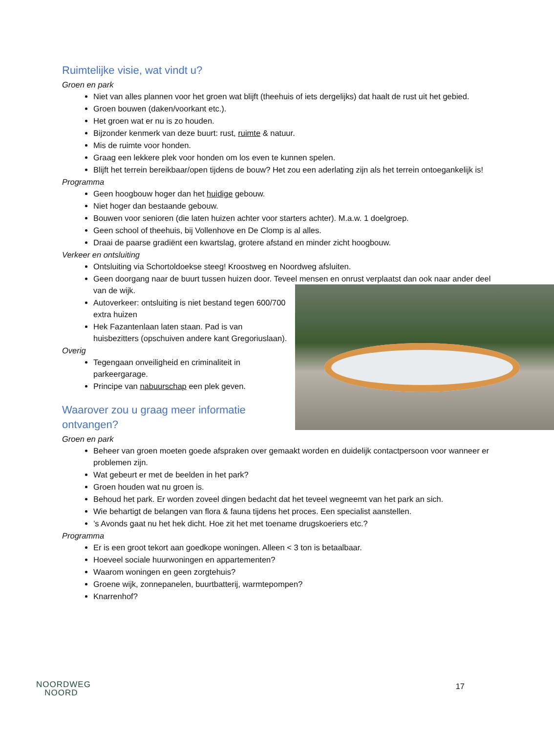Ruimtelijke visie, wat vindt u?
Groen en park
Niet van alles plannen voor het groen wat blijft (theehuis of iets dergelijks) dat haalt de rust uit het gebied.
Groen bouwen (daken/voorkant etc.).
Het groen wat er nu is zo houden.
Bijzonder kenmerk van deze buurt: rust, ruimte & natuur.
Mis de ruimte voor honden.
Graag een lekkere plek voor honden om los even te kunnen spelen.
Blijft het terrein bereikbaar/open tijdens de bouw? Het zou een aderlating zijn als het terrein ontoegankelijk is!
Programma
Geen hoogbouw hoger dan het huidige gebouw.
Niet hoger dan bestaande gebouw.
Bouwen voor senioren (die laten huizen achter voor starters achter). M.a.w. 1 doelgroep.
Geen school of theehuis, bij Vollenhove en De Clomp is al alles.
Draai de paarse gradiënt een kwartslag, grotere afstand en minder zicht hoogbouw.
Verkeer en ontsluiting
Ontsluiting via Schortoldoekse steeg! Kroostweg en Noordweg afsluiten.
Geen doorgang naar de buurt tussen huizen door. Teveel mensen en onrust verplaatst dan ook naar ander deel van de wijk.
Autoverkeer: ontsluiting is niet bestand tegen 600/700 extra huizen
Hek Fazantenlaan laten staan. Pad is van huisbezitters (opschuiven andere kant Gregoriuslaan).
Overig
Tegengaan onveiligheid en criminaliteit in parkeergarage.
Principe van nabuurschap een plek geven.
Waarover zou u graag meer informatie ontvangen?
Groen en park
Beheer van groen moeten goede afspraken over gemaakt worden en duidelijk contactpersoon voor wanneer er problemen zijn.
Wat gebeurt er met de beelden in het park?
Groen houden wat nu groen is.
Behoud het park. Er worden zoveel dingen bedacht dat het teveel wegneemt van het park an sich.
Wie behartigt de belangen van flora & fauna tijdens het proces. Een specialist aanstellen.
’s Avonds gaat nu het hek dicht. Hoe zit het met toename drugskoeriers etc.?
Programma
Er is een groot tekort aan goedkope woningen. Alleen < 3 ton is betaalbaar.
Hoeveel sociale huurwoningen en appartementen?
Waarom woningen en geen zorgtehuis?
Groene wijk, zonnepanelen, buurtbatterij, warmtepompen?
Knarrenhof?
NOORDWEG
NOORD
17